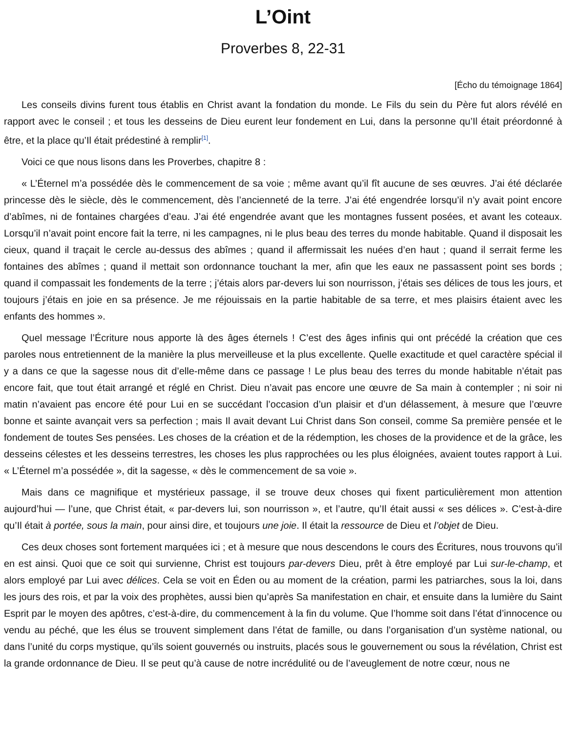L’Oint
Proverbes 8, 22-31
[Écho du témoignage 1864]
Les conseils divins furent tous établis en Christ avant la fondation du monde. Le Fils du sein du Père fut alors révélé en rapport avec le conseil ; et tous les desseins de Dieu eurent leur fondement en Lui, dans la personne qu’Il était préordonné à être, et la place qu’Il était prédestiné à remplir<sup>[1]</sup>.
Voici ce que nous lisons dans les Proverbes, chapitre 8 :
« L’Éternel m’a possédée dès le commencement de sa voie ; même avant qu’il fît aucune de ses œuvres. J’ai été déclarée princesse dès le siècle, dès le commencement, dès l’ancienneté de la terre. J’ai été engendrée lorsqu’il n’y avait point encore d’abîmes, ni de fontaines chargées d’eau. J’ai été engendrée avant que les montagnes fussent posées, et avant les coteaux. Lorsqu’il n’avait point encore fait la terre, ni les campagnes, ni le plus beau des terres du monde habitable. Quand il disposait les cieux, quand il traçait le cercle au-dessus des abîmes ; quand il affermissait les nuées d’en haut ; quand il serrait ferme les fontaines des abîmes ; quand il mettait son ordonnance touchant la mer, afin que les eaux ne passassent point ses bords ; quand il compassait les fondements de la terre ; j’étais alors par-devers lui son nourrisson, j’étais ses délices de tous les jours, et toujours j’étais en joie en sa présence. Je me réjouissais en la partie habitable de sa terre, et mes plaisirs étaient avec les enfants des hommes ».
Quel message l’Écriture nous apporte là des âges éternels ! C’est des âges infinis qui ont précédé la création que ces paroles nous entretiennent de la manière la plus merveilleuse et la plus excellente. Quelle exactitude et quel caractère spécial il y a dans ce que la sagesse nous dit d’elle-même dans ce passage ! Le plus beau des terres du monde habitable n’était pas encore fait, que tout était arrangé et réglé en Christ. Dieu n’avait pas encore une œuvre de Sa main à contempler ; ni soir ni matin n’avaient pas encore été pour Lui en se succédant l’occasion d’un plaisir et d’un délassement, à mesure que l’œuvre bonne et sainte avançait vers sa perfection ; mais Il avait devant Lui Christ dans Son conseil, comme Sa première pensée et le fondement de toutes Ses pensées. Les choses de la création et de la rédemption, les choses de la providence et de la grâce, les desseins célestes et les desseins terrestres, les choses les plus rapprochées ou les plus éloignées, avaient toutes rapport à Lui. « L’Éternel m’a possédée », dit la sagesse, « dès le commencement de sa voie ».
Mais dans ce magnifique et mystérieux passage, il se trouve deux choses qui fixent particulièrement mon attention aujourd’hui — l’une, que Christ était, « par-devers lui, son nourrisson », et l’autre, qu’Il était aussi « ses délices ». C’est-à-dire qu’Il était à portée, sous la main, pour ainsi dire, et toujours une joie. Il était la ressource de Dieu et l’objet de Dieu.
Ces deux choses sont fortement marquées ici ; et à mesure que nous descendons le cours des Écritures, nous trouvons qu’il en est ainsi. Quoi que ce soit qui survienne, Christ est toujours par-devers Dieu, prêt à être employé par Lui sur-le-champ, et alors employé par Lui avec délices. Cela se voit en Éden ou au moment de la création, parmi les patriarches, sous la loi, dans les jours des rois, et par la voix des prophètes, aussi bien qu’après Sa manifestation en chair, et ensuite dans la lumière du Saint Esprit par le moyen des apôtres, c’est-à-dire, du commencement à la fin du volume. Que l’homme soit dans l’état d’innocence ou vendu au péché, que les élus se trouvent simplement dans l’état de famille, ou dans l’organisation d’un système national, ou dans l’unité du corps mystique, qu’ils soient gouvernés ou instruits, placés sous le gouvernement ou sous la révélation, Christ est la grande ordonnance de Dieu. Il se peut qu’à cause de notre incrédulité ou de l’aveuglement de notre cœur, nous ne